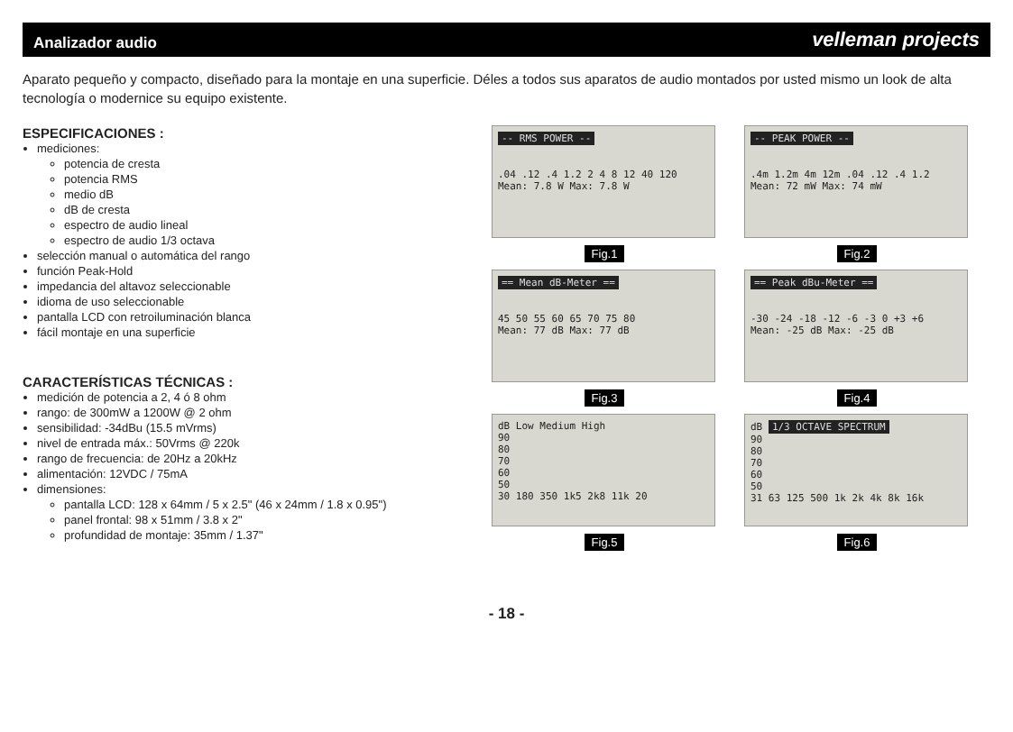Analizador audio
velleman projects
Aparato pequeño y compacto, diseñado para la montaje en una superficie. Déles a todos sus aparatos de audio montados por usted mismo un look de alta tecnología o modernice su equipo existente.
ESPECIFICACIONES :
mediciones:
potencia de cresta
potencia RMS
medio dB
dB de cresta
espectro de audio lineal
espectro de audio 1/3 octava
selección manual o automática del rango
función Peak-Hold
impedancia del altavoz seleccionable
idioma de uso seleccionable
pantalla LCD con retroiluminación blanca
fácil montaje en una superficie
CARACTERÍSTICAS TÉCNICAS :
medición de potencia a 2, 4 ó 8 ohm
rango: de 300mW a 1200W @ 2 ohm
sensibilidad: -34dBu (15.5 mVrms)
nivel de entrada máx.: 50Vrms @ 220k
rango de frecuencia: de 20Hz a 20kHz
alimentación: 12VDC / 75mA
dimensiones:
pantalla LCD: 128 x 64mm / 5 x 2.5" (46 x 24mm / 1.8 x 0.95")
panel frontal: 98 x 51mm / 3.8 x 2"
profundidad de montaje: 35mm / 1.37"
-- RMS POWER --
.04 .12 .4 1.2 2 4 8 12 40 120
Mean: 7.8 W Max: 7.8 W
Fig.1
-- PEAK POWER --
.4m 1.2m 4m 12m .04 .12 .4 1.2
Mean: 72 mW Max: 74 mW
Fig.2
== Mean dB-Meter ==
45 50 55 60 65 70 75 80
Mean: 77 dB Max: 77 dB
Fig.3
== Peak dBu-Meter ==
-30 -24 -18 -12 -6 -3 0 +3 +6
Mean: -25 dB Max: -25 dB
Fig.4
dB Low Medium High
90
80
70
60
50
30 180 350 1k5 2k8 11k 20
Fig.5
dB 1/3 OCTAVE SPECTRUM
90
80
70
60
50
31 63 125 500 1k 2k 4k 8k 16k
Fig.6
- 18 -